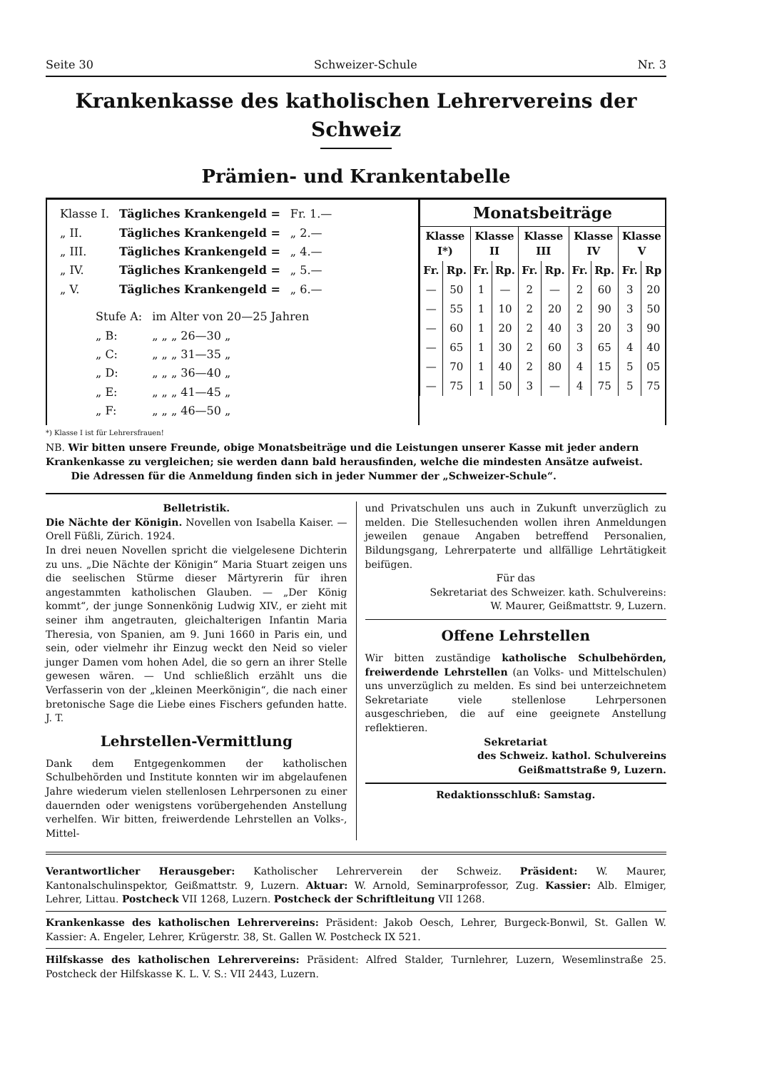Seite 30 Schweizer-Schule Nr. 3
Krankenkasse des katholischen Lehrervereins der Schweiz
Prämien- und Krankentabelle
| Klasse I. | Tägliches Krankengeld = | Fr. 1.— |
| „ II. | Tägliches Krankengeld = | „ 2.— |
| „ III. | Tägliches Krankengeld = | „ 4.— |
| „ IV. | Tägliches Krankengeld = | „ 5.— |
| „ V. | Tägliches Krankengeld = | „ 6.— |
| Stufe A: | im Alter von 20—25 Jahren |
| „ B: | „ „ „ 26—30 „ |
| „ C: | „ „ „ 31—35 „ |
| „ D: | „ „ „ 36—40 „ |
| „ E: | „ „ „ 41—45 „ |
| „ F: | „ „ „ 46—50 „ |
| Monatsbeiträge | | | | | | | | | |
| --- | --- | --- | --- | --- | --- | --- | --- | --- | --- |
| Klasse I*) | | Klasse II | | Klasse III | | Klasse IV | | Klasse V | |
| Fr. | Rp. | Fr. | Rp. | Fr. | Rp. | Fr. | Rp. | Fr. | Rp |
| — | 50 | 1 | — | 2 | — | 2 | 60 | 3 | 20 |
| — | 55 | 1 | 10 | 2 | 20 | 2 | 90 | 3 | 50 |
| — | 60 | 1 | 20 | 2 | 40 | 3 | 20 | 3 | 90 |
| — | 65 | 1 | 30 | 2 | 60 | 3 | 65 | 4 | 40 |
| — | 70 | 1 | 40 | 2 | 80 | 4 | 15 | 5 | 05 |
| — | 75 | 1 | 50 | 3 | — | 4 | 75 | 5 | 75 |
*) Klasse I ist für Lehrersfrauen!
NB. Wir bitten unsere Freunde, obige Monatsbeiträge und die Leistungen unserer Kasse mit jeder andern Krankenkasse zu vergleichen; sie werden dann bald herausfinden, welche die mindesten Ansätze aufweist.
Die Adressen für die Anmeldung finden sich in jeder Nummer der „Schweizer-Schule“.
Belletristik.
Die Nächte der Königin. Novellen von Isabella Kaiser. — Orell Füßli, Zürich. 1924.
In drei neuen Novellen spricht die vielgelesene Dichterin zu uns. „Die Nächte der Königin“ Maria Stuart zeigen uns die seelischen Stürme dieser Märtyrerin für ihren angestammten katholischen Glauben. — „Der König kommt“, der junge Sonnenkönig Ludwig XIV., er zieht mit seiner ihm angetrauten, gleichalterigen Infantin Maria Theresia, von Spanien, am 9. Juni 1660 in Paris ein, und sein, oder vielmehr ihr Einzug weckt den Neid so vieler junger Damen vom hohen Adel, die so gern an ihrer Stelle gewesen wären. — Und schließlich erzählt uns die Verfasserin von der „kleinen Meerkönigin“, die nach einer bretonische Sage die Liebe eines Fischers gefunden hatte. J. T.
Lehrstellen-Vermittlung
Dank dem Entgegenkommen der katholischen Schulbehörden und Institute konnten wir im abgelaufenen Jahre wiederum vielen stellenlosen Lehrpersonen zu einer dauernden oder wenigstens vorübergehenden Anstellung verhelfen. Wir bitten, freiwerdende Lehrstellen an Volks-, Mittel-
und Privatschulen uns auch in Zukunft unverzüglich zu melden. Die Stellesuchenden wollen ihren Anmeldungen jeweilen genaue Angaben betreffend Personalien, Bildungsgang, Lehrerpaterte und allfällige Lehrtätigkeit beifügen.
Für das
Sekretariat des Schweizer. kath. Schulvereins:
W. Maurer, Geißmattstr. 9, Luzern.
Offene Lehrstellen
Wir bitten zuständige katholische Schulbehörden, freiwerdende Lehrstellen (an Volks- und Mittelschulen) uns unverzüglich zu melden. Es sind bei unterzeichnetem Sekretariate viele stellenlose Lehrpersonen ausgeschrieben, die auf eine geeignete Anstellung reflektieren.
Sekretariat
des Schweiz. kathol. Schulvereins
Geißmattstraße 9, Luzern.
Redaktionsschluß: Samstag.
Verantwortlicher Herausgeber: Katholischer Lehrerverein der Schweiz. Präsident: W. Maurer, Kantonalschulinspektor, Geißmattstr. 9, Luzern. Aktuar: W. Arnold, Seminarprofessor, Zug. Kassier: Alb. Elmiger, Lehrer, Littau. Postcheck VII 1268, Luzern. Postcheck der Schriftleitung VII 1268.
Krankenkasse des katholischen Lehrervereins: Präsident: Jakob Oesch, Lehrer, Burgeck-Bonwil, St. Gallen W. Kassier: A. Engeler, Lehrer, Krügerstr. 38, St. Gallen W. Postcheck IX 521.
Hilfskasse des katholischen Lehrervereins: Präsident: Alfred Stalder, Turnlehrer, Luzern, Wesemlinstraße 25. Postcheck der Hilfskasse K. L. V. S.: VII 2443, Luzern.